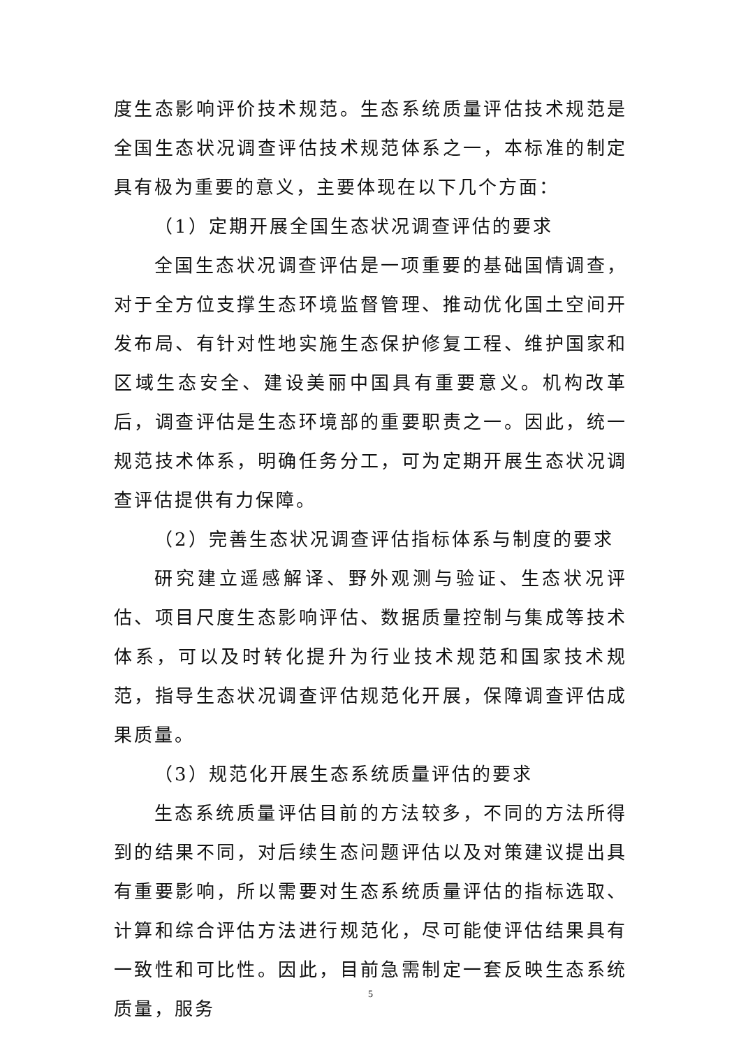度生态影响评价技术规范。生态系统质量评估技术规范是全国生态状况调查评估技术规范体系之一，本标准的制定具有极为重要的意义，主要体现在以下几个方面：
（1）定期开展全国生态状况调查评估的要求
全国生态状况调查评估是一项重要的基础国情调查，对于全方位支撑生态环境监督管理、推动优化国土空间开发布局、有针对性地实施生态保护修复工程、维护国家和区域生态安全、建设美丽中国具有重要意义。机构改革后，调查评估是生态环境部的重要职责之一。因此，统一规范技术体系，明确任务分工，可为定期开展生态状况调查评估提供有力保障。
（2）完善生态状况调查评估指标体系与制度的要求
研究建立遥感解译、野外观测与验证、生态状况评估、项目尺度生态影响评估、数据质量控制与集成等技术体系，可以及时转化提升为行业技术规范和国家技术规范，指导生态状况调查评估规范化开展，保障调查评估成果质量。
（3）规范化开展生态系统质量评估的要求
生态系统质量评估目前的方法较多，不同的方法所得到的结果不同，对后续生态问题评估以及对策建议提出具有重要影响，所以需要对生态系统质量评估的指标选取、计算和综合评估方法进行规范化，尽可能使评估结果具有一致性和可比性。因此，目前急需制定一套反映生态系统质量，服务
5